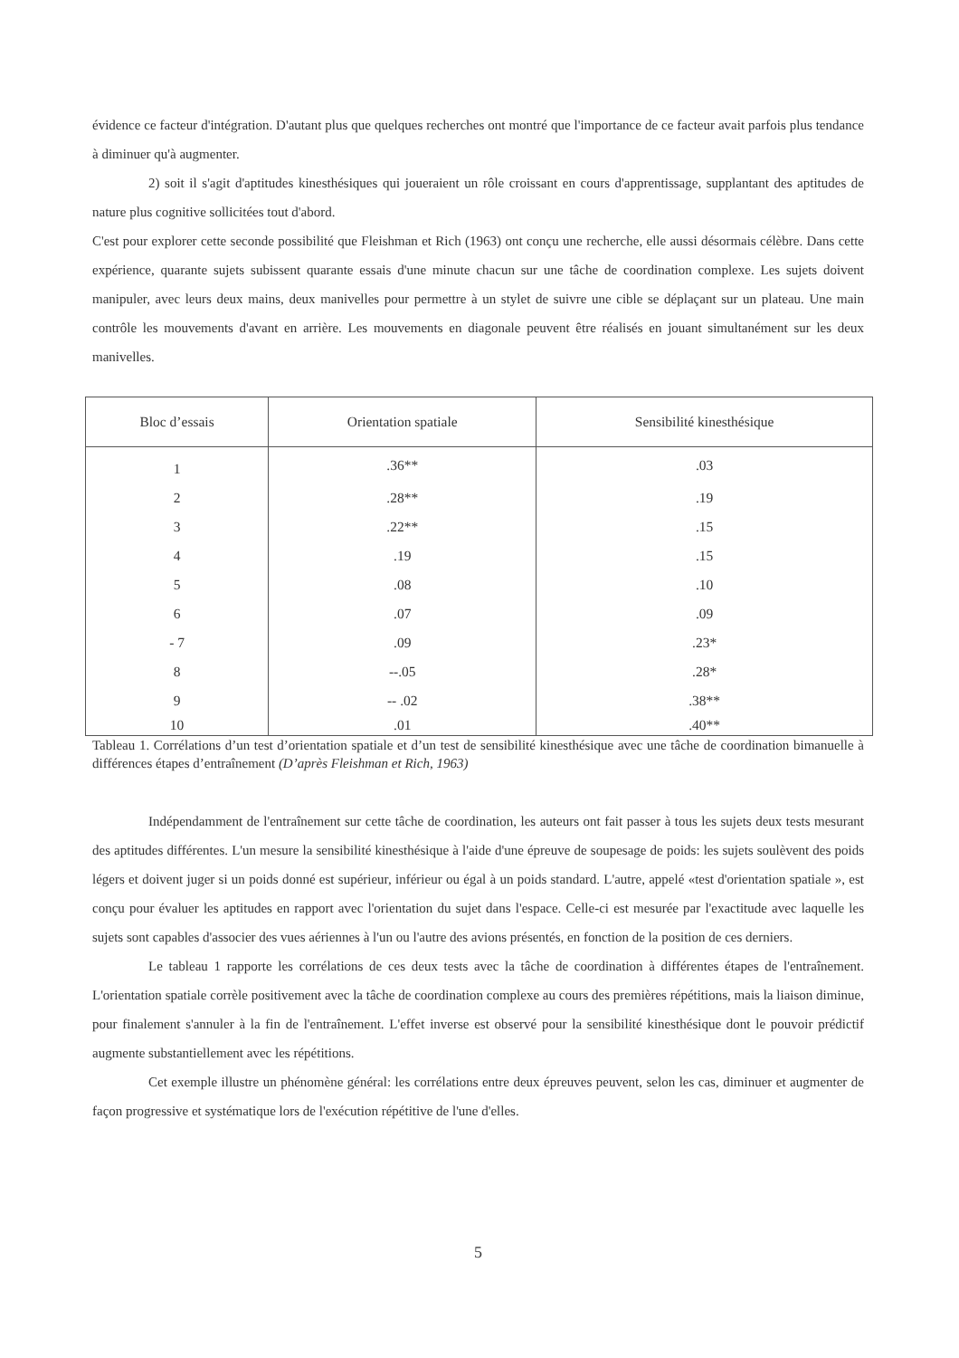évidence ce facteur d'intégration. D'autant plus que quelques recherches ont montré que l'importance de ce facteur avait parfois plus tendance à diminuer qu'à augmenter.
2) soit il s'agit d'aptitudes kinesthésiques qui joueraient un rôle croissant en cours d'apprentissage, supplantant des aptitudes de nature plus cognitive sollicitées tout d'abord.
C'est pour explorer cette seconde possibilité que Fleishman et Rich (1963) ont conçu une recherche, elle aussi désormais célèbre. Dans cette expérience, quarante sujets subissent quarante essais d'une minute chacun sur une tâche de coordination complexe. Les sujets doivent manipuler, avec leurs deux mains, deux manivelles pour permettre à un stylet de suivre une cible se déplaçant sur un plateau. Une main contrôle les mouvements d'avant en arrière. Les mouvements en diagonale peuvent être réalisés en jouant simultanément sur les deux manivelles.
| Bloc d’essais | Orientation spatiale | Sensibilité kinesthésique |
| --- | --- | --- |
| 1 | .36** | .03 |
| 2 | .28** | .19 |
| 3 | .22** | .15 |
| 4 | .19 | .15 |
| 5 | .08 | .10 |
| 6 | .07 | .09 |
| - 7 | .09 | .23* |
| 8 | --.05 | .28* |
| 9 | -- .02 | .38** |
| 10 | .01 | .40** |
Tableau 1. Corrélations d’un test d’orientation spatiale et d’un test de sensibilité kinesthésique avec une tâche de coordination bimanuelle à différences étapes d’entraînement (D’après Fleishman et Rich, 1963)
Indépendamment de l'entraînement sur cette tâche de coordination, les auteurs ont fait passer à tous les sujets deux tests mesurant des aptitudes différentes. L'un mesure la sensibilité kinesthésique à l'aide d'une épreuve de soupesage de poids: les sujets soulèvent des poids légers et doivent juger si un poids donné est supérieur, inférieur ou égal à un poids standard. L'autre, appelé «test d'orientation spatiale », est conçu pour évaluer les aptitudes en rapport avec l'orientation du sujet dans l'espace. Celle-ci est mesurée par l'exactitude avec laquelle les sujets sont capables d'associer des vues aériennes à l'un ou l'autre des avions présentés, en fonction de la position de ces derniers.
Le tableau 1 rapporte les corrélations de ces deux tests avec la tâche de coordination à différentes étapes de l'entraînement. L'orientation spatiale corrèle positivement avec la tâche de coordination complexe au cours des premières répétitions, mais la liaison diminue, pour finalement s'annuler à la fin de l'entraînement. L'effet inverse est observé pour la sensibilité kinesthésique dont le pouvoir prédictif augmente substantiellement avec les répétitions.
Cet exemple illustre un phénomène général: les corrélations entre deux épreuves peuvent, selon les cas, diminuer et augmenter de façon progressive et systématique lors de l'exécution répétitive de l'une d'elles.
5